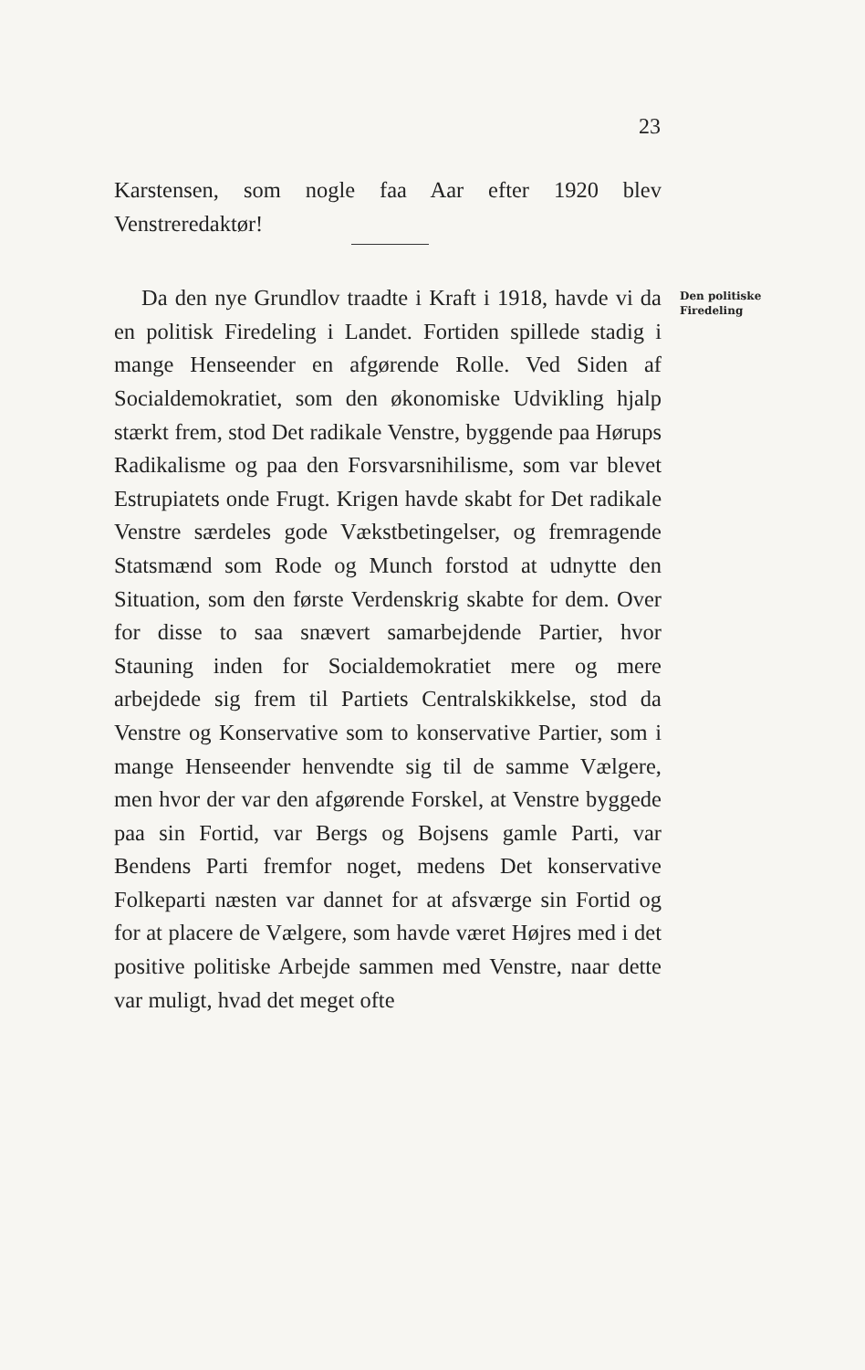23
Karstensen, som nogle faa Aar efter 1920 blev Venstreredaktør!
Da den nye Grundlov traadte i Kraft i 1918, havde vi da en politisk Firedeling i Landet. Fortiden spillede stadig i mange Henseender en afgørende Rolle. Ved Siden af Socialdemokratiet, som den økonomiske Udvikling hjalp stærkt frem, stod Det radikale Venstre, byggende paa Hørups Radikalisme og paa den Forsvarsnihilisme, som var blevet Estrupiatets onde Frugt. Krigen havde skabt for Det radikale Venstre særdeles gode Vækstbetingelser, og fremragende Statsmænd som Rode og Munch forstod at udnytte den Situation, som den første Verdenskrig skabte for dem. Over for disse to saa snævert samarbejdende Partier, hvor Stauning inden for Socialdemokratiet mere og mere arbejdede sig frem til Partiets Centralskikkelse, stod da Venstre og Konservative som to konservative Partier, som i mange Henseender henvendte sig til de samme Vælgere, men hvor der var den afgørende Forskel, at Venstre byggede paa sin Fortid, var Bergs og Bojsens gamle Parti, var Bendens Parti fremfor noget, medens Det konservative Folkeparti næsten var dannet for at afsværge sin Fortid og for at placere de Vælgere, som havde været Højres med i det positive politiske Arbejde sammen med Venstre, naar dette var muligt, hvad det meget ofte
Den politiske
Firedeling